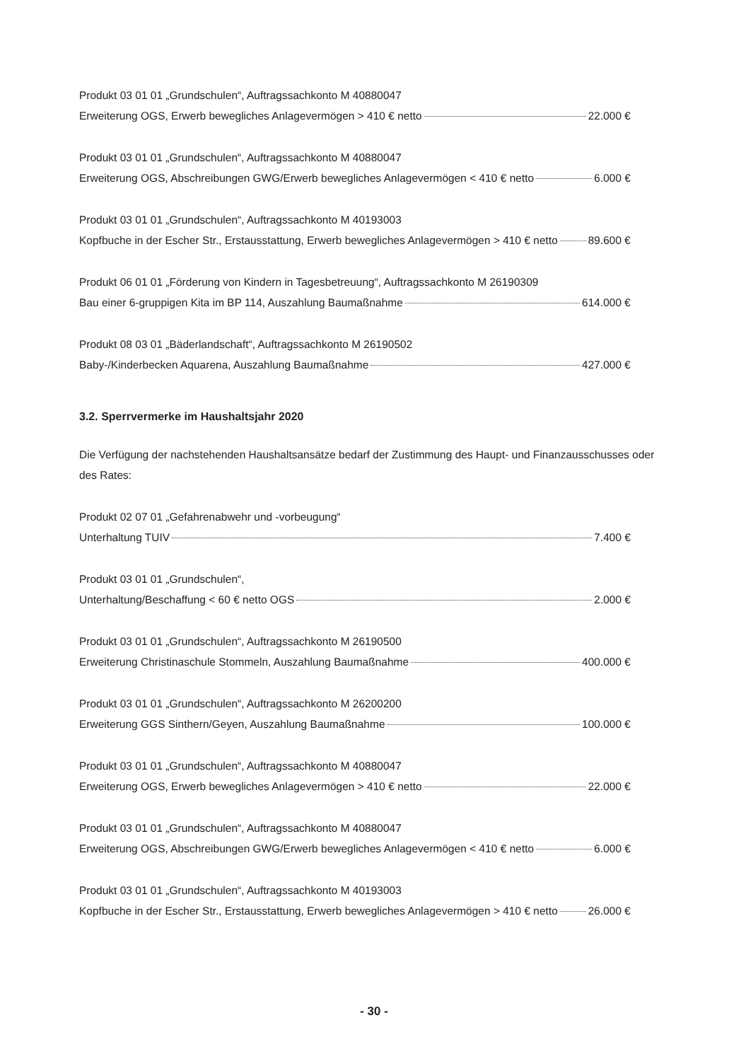Produkt 03 01 01 „Grundschulen“, Auftragssachkonto M 40880047
Erweiterung OGS, Erwerb bewegliches Anlagevermögen > 410 € netto 22.000 €
Produkt 03 01 01 „Grundschulen“, Auftragssachkonto M 40880047
Erweiterung OGS, Abschreibungen GWG/Erwerb bewegliches Anlagevermögen < 410 € netto 6.000 €
Produkt 03 01 01 „Grundschulen“, Auftragssachkonto M 40193003
Kopfbuche in der Escher Str., Erstausstattung, Erwerb bewegliches Anlagevermögen > 410 € netto 89.600 €
Produkt 06 01 01 „Förderung von Kindern in Tagesbetreuung“, Auftragssachkonto M 26190309
Bau einer 6-gruppigen Kita im BP 114, Auszahlung Baumaßnahme 614.000 €
Produkt 08 03 01 „Bäderlandschaft“, Auftragssachkonto M 26190502
Baby-/Kinderbecken Aquarena, Auszahlung Baumaßnahme 427.000 €
3.2. Sperrvermerke im Haushaltsjahr 2020
Die Verfügung der nachstehenden Haushaltsansätze bedarf der Zustimmung des Haupt- und Finanzausschusses oder des Rates:
Produkt 02 07 01 „Gefahrenabwehr und -vorbeugung“
Unterhaltung TUIV 7.400 €
Produkt 03 01 01 „Grundschulen“,
Unterhaltung/Beschaffung < 60 € netto OGS 2.000 €
Produkt 03 01 01 „Grundschulen“, Auftragssachkonto M 26190500
Erweiterung Christinaschule Stommeln, Auszahlung Baumaßnahme 400.000 €
Produkt 03 01 01 „Grundschulen“, Auftragssachkonto M 26200200
Erweiterung GGS Sinthern/Geyen, Auszahlung Baumaßnahme 100.000 €
Produkt 03 01 01 „Grundschulen“, Auftragssachkonto M 40880047
Erweiterung OGS, Erwerb bewegliches Anlagevermögen > 410 € netto 22.000 €
Produkt 03 01 01 „Grundschulen“, Auftragssachkonto M 40880047
Erweiterung OGS, Abschreibungen GWG/Erwerb bewegliches Anlagevermögen < 410 € netto 6.000 €
Produkt 03 01 01 „Grundschulen“, Auftragssachkonto M 40193003
Kopfbuche in der Escher Str., Erstausstattung, Erwerb bewegliches Anlagevermögen > 410 € netto 26.000 €
- 30 -